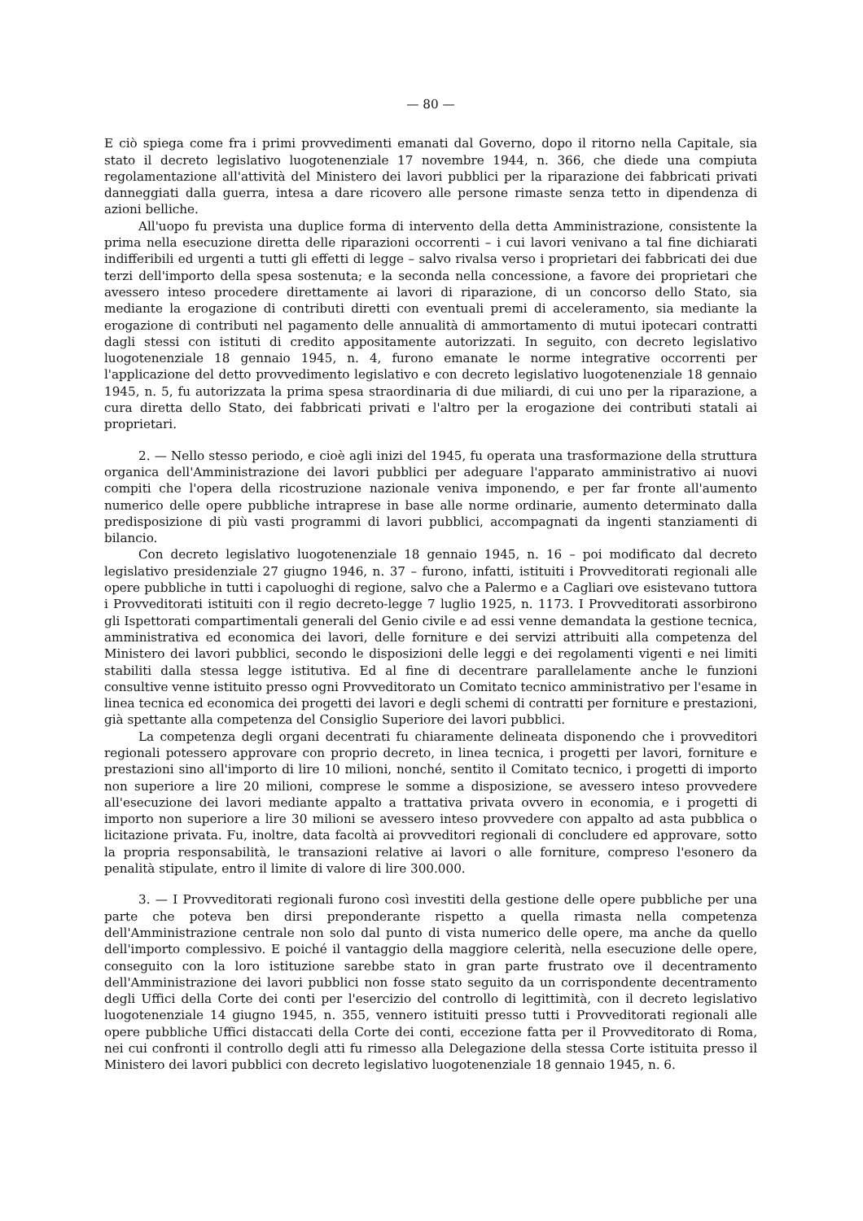— 80 —
E ciò spiega come fra i primi provvedimenti emanati dal Governo, dopo il ritorno nella Capitale, sia stato il decreto legislativo luogotenenziale 17 novembre 1944, n. 366, che diede una compiuta regolamentazione all'attività del Ministero dei lavori pubblici per la riparazione dei fabbricati privati danneggiati dalla guerra, intesa a dare ricovero alle persone rimaste senza tetto in dipendenza di azioni belliche.
All'uopo fu prevista una duplice forma di intervento della detta Amministrazione, consistente la prima nella esecuzione diretta delle riparazioni occorrenti – i cui lavori venivano a tal fine dichiarati indifferibili ed urgenti a tutti gli effetti di legge – salvo rivalsa verso i proprietari dei fabbricati dei due terzi dell'importo della spesa sostenuta; e la seconda nella concessione, a favore dei proprietari che avessero inteso procedere direttamente ai lavori di riparazione, di un concorso dello Stato, sia mediante la erogazione di contributi diretti con eventuali premi di acceleramento, sia mediante la erogazione di contributi nel pagamento delle annualità di ammortamento di mutui ipotecari contratti dagli stessi con istituti di credito appositamente autorizzati. In seguito, con decreto legislativo luogotenenziale 18 gennaio 1945, n. 4, furono emanate le norme integrative occorrenti per l'applicazione del detto provvedimento legislativo e con decreto legislativo luogotenenziale 18 gennaio 1945, n. 5, fu autorizzata la prima spesa straordinaria di due miliardi, di cui uno per la riparazione, a cura diretta dello Stato, dei fabbricati privati e l'altro per la erogazione dei contributi statali ai proprietari.
2. — Nello stesso periodo, e cioè agli inizi del 1945, fu operata una trasformazione della struttura organica dell'Amministrazione dei lavori pubblici per adeguare l'apparato amministrativo ai nuovi compiti che l'opera della ricostruzione nazionale veniva imponendo, e per far fronte all'aumento numerico delle opere pubbliche intraprese in base alle norme ordinarie, aumento determinato dalla predisposizione di più vasti programmi di lavori pubblici, accompagnati da ingenti stanziamenti di bilancio.
Con decreto legislativo luogotenenziale 18 gennaio 1945, n. 16 – poi modificato dal decreto legislativo presidenziale 27 giugno 1946, n. 37 – furono, infatti, istituiti i Provveditorati regionali alle opere pubbliche in tutti i capoluoghi di regione, salvo che a Palermo e a Cagliari ove esistevano tuttora i Provveditorati istituiti con il regio decreto-legge 7 luglio 1925, n. 1173. I Provveditorati assorbirono gli Ispettorati compartimentali generali del Genio civile e ad essi venne demandata la gestione tecnica, amministrativa ed economica dei lavori, delle forniture e dei servizi attribuiti alla competenza del Ministero dei lavori pubblici, secondo le disposizioni delle leggi e dei regolamenti vigenti e nei limiti stabiliti dalla stessa legge istitutiva. Ed al fine di decentrare parallelamente anche le funzioni consultive venne istituito presso ogni Provveditorato un Comitato tecnico amministrativo per l'esame in linea tecnica ed economica dei progetti dei lavori e degli schemi di contratti per forniture e prestazioni, già spettante alla competenza del Consiglio Superiore dei lavori pubblici.
La competenza degli organi decentrati fu chiaramente delineata disponendo che i provveditori regionali potessero approvare con proprio decreto, in linea tecnica, i progetti per lavori, forniture e prestazioni sino all'importo di lire 10 milioni, nonché, sentito il Comitato tecnico, i progetti di importo non superiore a lire 20 milioni, comprese le somme a disposizione, se avessero inteso provvedere all'esecuzione dei lavori mediante appalto a trattativa privata ovvero in economia, e i progetti di importo non superiore a lire 30 milioni se avessero inteso provvedere con appalto ad asta pubblica o licitazione privata. Fu, inoltre, data facoltà ai provveditori regionali di concludere ed approvare, sotto la propria responsabilità, le transazioni relative ai lavori o alle forniture, compreso l'esonero da penalità stipulate, entro il limite di valore di lire 300.000.
3. — I Provveditorati regionali furono così investiti della gestione delle opere pubbliche per una parte che poteva ben dirsi preponderante rispetto a quella rimasta nella competenza dell'Amministrazione centrale non solo dal punto di vista numerico delle opere, ma anche da quello dell'importo complessivo. E poiché il vantaggio della maggiore celerità, nella esecuzione delle opere, conseguito con la loro istituzione sarebbe stato in gran parte frustrato ove il decentramento dell'Amministrazione dei lavori pubblici non fosse stato seguito da un corrispondente decentramento degli Uffici della Corte dei conti per l'esercizio del controllo di legittimità, con il decreto legislativo luogotenenziale 14 giugno 1945, n. 355, vennero istituiti presso tutti i Provveditorati regionali alle opere pubbliche Uffici distaccati della Corte dei conti, eccezione fatta per il Provveditorato di Roma, nei cui confronti il controllo degli atti fu rimesso alla Delegazione della stessa Corte istituita presso il Ministero dei lavori pubblici con decreto legislativo luogotenenziale 18 gennaio 1945, n. 6.